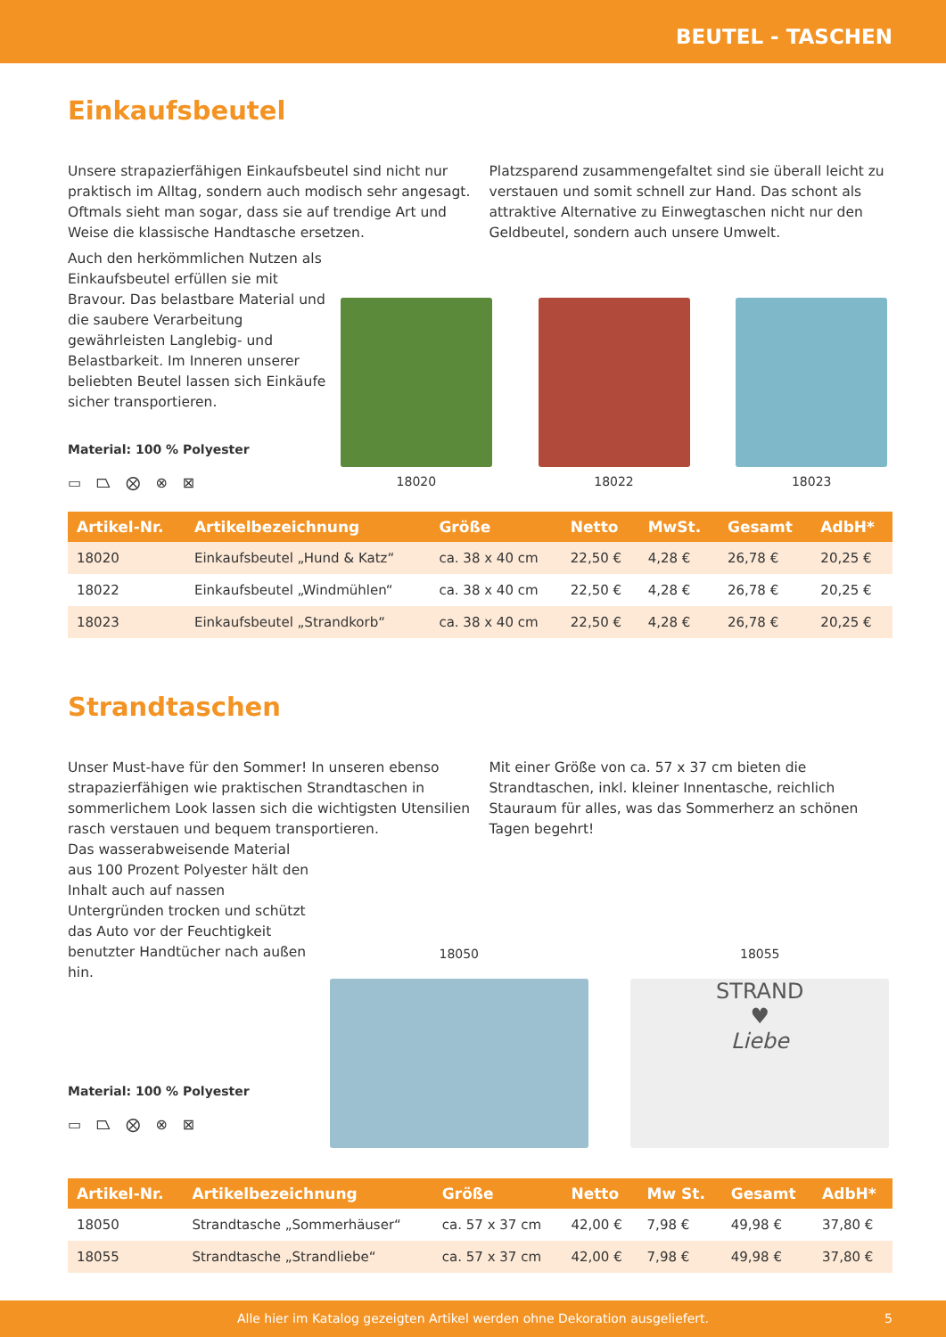BEUTEL - TASCHEN
Einkaufsbeutel
Unsere strapazierfähigen Einkaufsbeutel sind nicht nur praktisch im Alltag, sondern auch modisch sehr angesagt. Oftmals sieht man sogar, dass sie auf trendige Art und Weise die klassische Handtasche ersetzen.
Platzsparend zusammengefaltet sind sie überall leicht zu verstauen und somit schnell zur Hand. Das schont als attraktive Alternative zu Einwegtaschen nicht nur den Geldbeutel, sondern auch unsere Umwelt.
Auch den herkömmlichen Nutzen als Einkaufsbeutel erfüllen sie mit Bravour. Das belastbare Material und die saubere Verarbeitung gewährleisten Langlebig- und Belastbarkeit. Im Inneren unserer beliebten Beutel lassen sich Einkäufe sicher transportieren.
Material: 100 % Polyester
▭ ⏢ ⨂ ⊗ ⊠
18020 18022 18023
| Artikel-Nr. | Artikelbezeichnung | Größe | Netto | MwSt. | Gesamt | AdbH* |
| --- | --- | --- | --- | --- | --- | --- |
| 18020 | Einkaufsbeutel „Hund & Katz“ | ca. 38 x 40 cm | 22,50 € | 4,28 € | 26,78 € | 20,25 € |
| 18022 | Einkaufsbeutel „Windmühlen“ | ca. 38 x 40 cm | 22,50 € | 4,28 € | 26,78 € | 20,25 € |
| 18023 | Einkaufsbeutel „Strandkorb“ | ca. 38 x 40 cm | 22,50 € | 4,28 € | 26,78 € | 20,25 € |
Strandtaschen
Unser Must-have für den Sommer! In unseren ebenso strapazierfähigen wie praktischen Strandtaschen in sommerlichem Look lassen sich die wichtigsten Utensilien rasch verstauen und bequem transportieren.
Mit einer Größe von ca. 57 x 37 cm bieten die Strandtaschen, inkl. kleiner Innentasche, reichlich Stauraum für alles, was das Sommerherz an schönen Tagen begehrt!
Das wasserabweisende Material aus 100 Prozent Polyester hält den Inhalt auch auf nassen Untergründen trocken und schützt das Auto vor der Feuchtigkeit benutzter Handtücher nach außen hin.
Material: 100 % Polyester
▭ ⏢ ⨂ ⊗ ⊠
18050 18055
STRAND
♥
Liebe
| Artikel-Nr. | Artikelbezeichnung | Größe | Netto | Mw St. | Gesamt | AdbH* |
| --- | --- | --- | --- | --- | --- | --- |
| 18050 | Strandtasche „Sommerhäuser“ | ca. 57 x 37 cm | 42,00 € | 7,98 € | 49,98 € | 37,80 € |
| 18055 | Strandtasche „Strandliebe“ | ca. 57 x 37 cm | 42,00 € | 7,98 € | 49,98 € | 37,80 € |
Alle hier im Katalog gezeigten Artikel werden ohne Dekoration ausgeliefert. 5